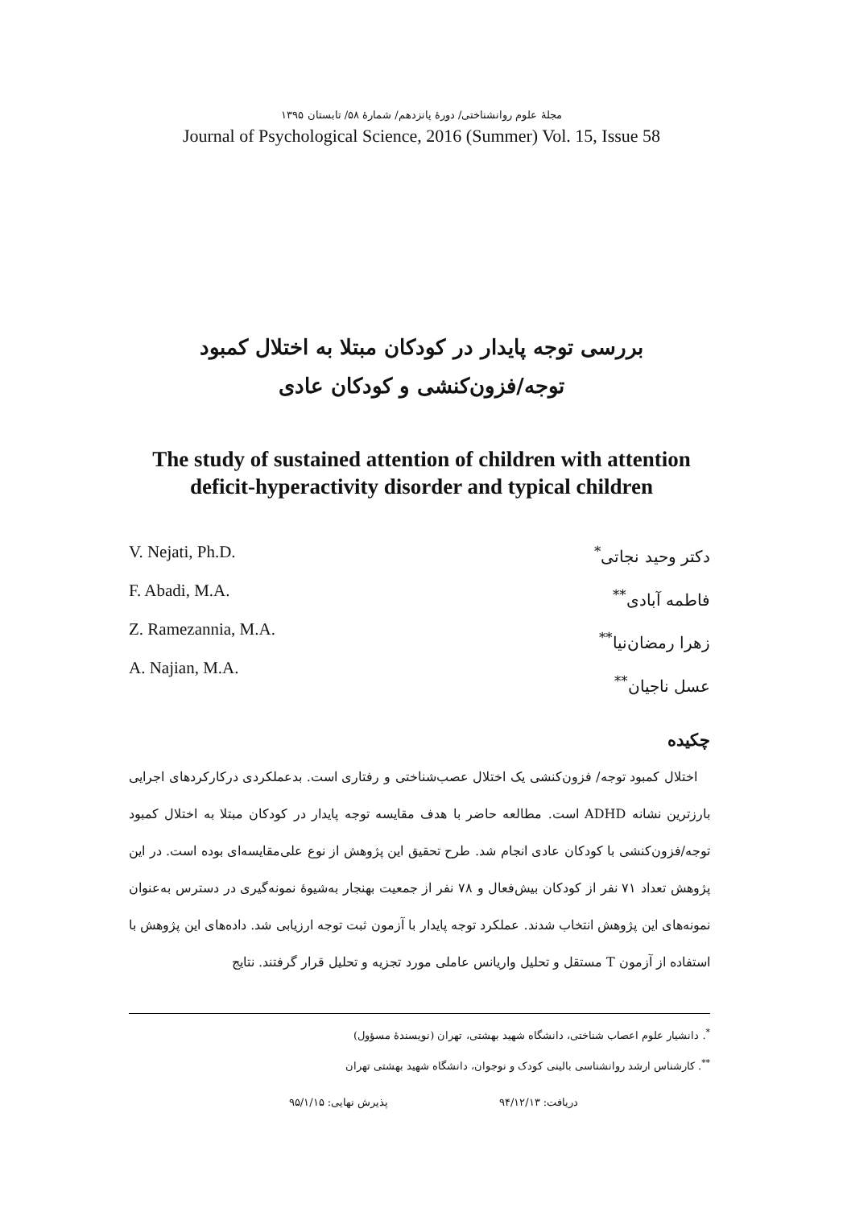مجلهٔ علوم روانشناختی/ دورهٔ پانزدهم/ شمارهٔ ۵۸/ تابستان ۱۳۹۵
Journal of Psychological Science, 2016 (Summer) Vol. 15, Issue 58
بررسی توجه پایدار در کودکان مبتلا به اختلال کمبود
توجه/فزون‌کنشی و کودکان عادی
The study of sustained attention of children with attention
deficit-hyperactivity disorder and typical children
V. Nejati, Ph.D.
F. Abadi, M.A.
Z. Ramezannia, M.A.
A. Najian, M.A.
دکتر وحید نجاتی<sup>*</sup>
فاطمه آبادی<sup>**</sup>
زهرا رمضان‌نیا<sup>**</sup>
عسل ناجیان<sup>**</sup>
چکیده
اختلال کمبود توجه/ فزون‌کنشی یک اختلال عصب‌شناختی و رفتاری است. بدعملکردی درکارکردهای اجرایی بارزترین نشانه ADHD است. مطالعه حاضر با هدف مقایسه توجه پایدار در کودکان مبتلا به اختلال کمبود توجه/فزون‌کنشی با کودکان عادی انجام شد. طرح تحقیق این پژوهش از نوع علی‌مقایسه‌ای بوده است. در این پژوهش تعداد ۷۱ نفر از کودکان بیش‌فعال و ۷۸ نفر از جمعیت بهنجار به‌شیوهٔ نمونه‌گیری در دسترس به‌عنوان نمونه‌های این پژوهش انتخاب شدند. عملکرد توجه پایدار با آزمون ثبت توجه ارزیابی شد. داده‌های این پژوهش با استفاده از آزمون T مستقل و تحلیل واریانس عاملی مورد تجزیه و تحلیل قرار گرفتند. نتایج
<sup>*</sup>. دانشیار علوم اعصاب شناختی، دانشگاه شهید بهشتی، تهران (نویسندهٔ مسؤول)
<sup>**</sup>. کارشناس ارشد روانشناسی بالینی کودک و نوجوان، دانشگاه شهید بهشتی تهران
دریافت: ۹۴/۱۲/۱۳ پذیرش نهایی: ۹۵/۱/۱۵